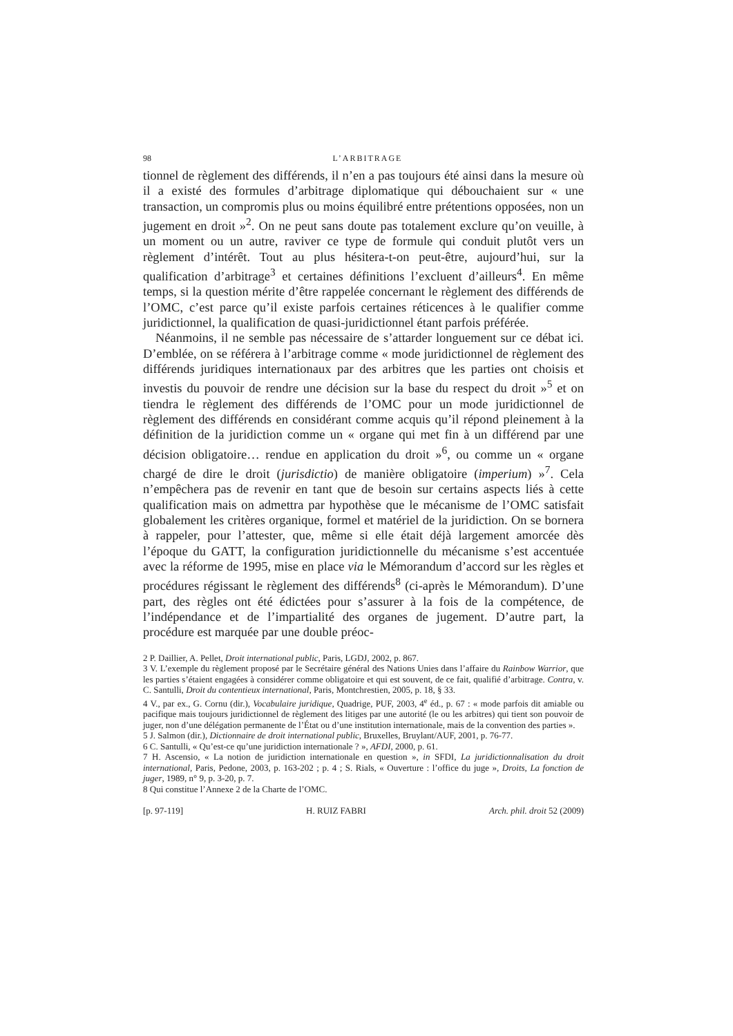98 L’ARBITRAGE
tionnel de règlement des différends, il n’en a pas toujours été ainsi dans la mesure où il a existé des formules d’arbitrage diplomatique qui débouchaient sur « une transaction, un compromis plus ou moins équilibré entre prétentions opposées, non un jugement en droit »<sup>2</sup>. On ne peut sans doute pas totalement exclure qu’on veuille, à un moment ou un autre, raviver ce type de formule qui conduit plutôt vers un règlement d’intérêt. Tout au plus hésitera-t-on peut-être, aujourd’hui, sur la qualification d’arbitrage<sup>3</sup> et certaines définitions l’excluent d’ailleurs<sup>4</sup>. En même temps, si la question mérite d’être rappelée concernant le règlement des différends de l’OMC, c’est parce qu’il existe parfois certaines réticences à le qualifier comme juridictionnel, la qualification de quasi-juridictionnel étant parfois préférée.
Néanmoins, il ne semble pas nécessaire de s’attarder longuement sur ce débat ici. D’emblée, on se référera à l’arbitrage comme « mode juridictionnel de règlement des différends juridiques internationaux par des arbitres que les parties ont choisis et investis du pouvoir de rendre une décision sur la base du respect du droit »<sup>5</sup> et on tiendra le règlement des différends de l’OMC pour un mode juridictionnel de règlement des différends en considérant comme acquis qu’il répond pleinement à la définition de la juridiction comme un « organe qui met fin à un différend par une décision obligatoire… rendue en application du droit »<sup>6</sup>, ou comme un « organe chargé de dire le droit (jurisdictio) de manière obligatoire (imperium) »<sup>7</sup>. Cela n’empêchera pas de revenir en tant que de besoin sur certains aspects liés à cette qualification mais on admettra par hypothèse que le mécanisme de l’OMC satisfait globalement les critères organique, formel et matériel de la juridiction. On se bornera à rappeler, pour l’attester, que, même si elle était déjà largement amorcée dès l’époque du GATT, la configuration juridictionnelle du mécanisme s’est accentuée avec la réforme de 1995, mise en place via le Mémorandum d’accord sur les règles et procédures régissant le règlement des différends<sup>8</sup> (ci-après le Mémorandum). D’une part, des règles ont été édictées pour s’assurer à la fois de la compétence, de l’indépendance et de l’impartialité des organes de jugement. D’autre part, la procédure est marquée par une double préoc-
2 P. Daillier, A. Pellet, Droit international public, Paris, LGDJ, 2002, p. 867.
3 V. L’exemple du règlement proposé par le Secrétaire général des Nations Unies dans l’affaire du Rainbow Warrior, que les parties s’étaient engagées à considérer comme obligatoire et qui est souvent, de ce fait, qualifié d’arbitrage. Contra, v. C. Santulli, Droit du contentieux international, Paris, Montchrestien, 2005, p. 18, § 33.
4 V., par ex., G. Cornu (dir.), Vocabulaire juridique, Quadrige, PUF, 2003, 4<sup>e</sup> éd., p. 67 : « mode parfois dit amiable ou pacifique mais toujours juridictionnel de règlement des litiges par une autorité (le ou les arbitres) qui tient son pouvoir de juger, non d’une délégation permanente de l’État ou d’une institution internationale, mais de la convention des parties ».
5 J. Salmon (dir.), Dictionnaire de droit international public, Bruxelles, Bruylant/AUF, 2001, p. 76-77.
6 C. Santulli, « Qu’est-ce qu’une juridiction internationale ? », AFDI, 2000, p. 61.
7 H. Ascensio, « La notion de juridiction internationale en question », in SFDI, La juridictionnalisation du droit international, Paris, Pedone, 2003, p. 163-202 ; p. 4 ; S. Rials, « Ouverture : l’office du juge », Droits, La fonction de juger, 1989, n° 9, p. 3-20, p. 7.
8 Qui constitue l’Annexe 2 de la Charte de l’OMC.
[p. 97-119] H. RUIZ FABRI Arch. phil. droit 52 (2009)